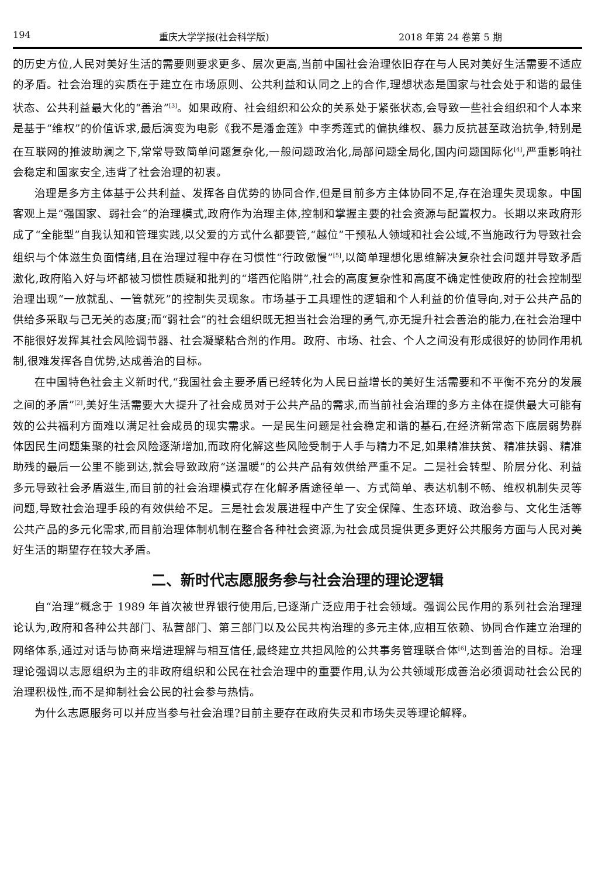194 重庆大学学报(社会科学版) 2018 年第 24 卷第 5 期
的历史方位,人民对美好生活的需要则要求更多、层次更高,当前中国社会治理依旧存在与人民对美好生活需要不适应的矛盾。社会治理的实质在于建立在市场原则、公共利益和认同之上的合作,理想状态是国家与社会处于和谐的最佳状态、公共利益最大化的“善治”<sup>[3]</sup>。如果政府、社会组织和公众的关系处于紧张状态,会导致一些社会组织和个人本来是基于“维权”的价值诉求,最后演变为电影《我不是潘金莲》中李秀莲式的偏执维权、暴力反抗甚至政治抗争,特别是在互联网的推波助澜之下,常常导致简单问题复杂化,一般问题政治化,局部问题全局化,国内问题国际化<sup>[4]</sup>,严重影响社会稳定和国家安全,违背了社会治理的初衷。
治理是多方主体基于公共利益、发挥各自优势的协同合作,但是目前多方主体协同不足,存在治理失灵现象。中国客观上是“强国家、弱社会”的治理模式,政府作为治理主体,控制和掌握主要的社会资源与配置权力。长期以来政府形成了“全能型”自我认知和管理实践,以父爱的方式什么都要管,“越位”干预私人领域和社会公域,不当施政行为导致社会组织与个体滋生负面情绪,且在治理过程中存在习惯性“行政傲慢”<sup>[5]</sup>,以简单理想化思维解决复杂社会问题并导致矛盾激化,政府陷入好与坏都被习惯性质疑和批判的“塔西佗陷阱”,社会的高度复杂性和高度不确定性使政府的社会控制型治理出现“一放就乱、一管就死”的控制失灵现象。市场基于工具理性的逻辑和个人利益的价值导向,对于公共产品的供给多采取与己无关的态度;而“弱社会”的社会组织既无担当社会治理的勇气,亦无提升社会善治的能力,在社会治理中不能很好发挥其社会风险调节器、社会凝聚粘合剂的作用。政府、市场、社会、个人之间没有形成很好的协同作用机制,很难发挥各自优势,达成善治的目标。
在中国特色社会主义新时代,“我国社会主要矛盾已经转化为人民日益增长的美好生活需要和不平衡不充分的发展之间的矛盾”<sup>[2]</sup>,美好生活需要大大提升了社会成员对于公共产品的需求,而当前社会治理的多方主体在提供最大可能有效的公共福利方面难以满足社会成员的现实需求。一是民生问题是社会稳定和谐的基石,在经济新常态下底层弱势群体因民生问题集聚的社会风险逐渐增加,而政府化解这些风险受制于人手与精力不足,如果精准扶贫、精准扶弱、精准助残的最后一公里不能到达,就会导致政府“送温暖”的公共产品有效供给严重不足。二是社会转型、阶层分化、利益多元导致社会矛盾滋生,而目前的社会治理模式存在化解矛盾途径单一、方式简单、表达机制不畅、维权机制失灵等问题,导致社会治理手段的有效供给不足。三是社会发展进程中产生了安全保障、生态环境、政治参与、文化生活等公共产品的多元化需求,而目前治理体制机制在整合各种社会资源,为社会成员提供更多更好公共服务方面与人民对美好生活的期望存在较大矛盾。
二、新时代志愿服务参与社会治理的理论逻辑
自“治理”概念于 1989 年首次被世界银行使用后,已逐渐广泛应用于社会领域。强调公民作用的系列社会治理理论认为,政府和各种公共部门、私营部门、第三部门以及公民共构治理的多元主体,应相互依赖、协同合作建立治理的网络体系,通过对话与协商来增进理解与相互信任,最终建立共担风险的公共事务管理联合体<sup>[6]</sup>,达到善治的目标。治理理论强调以志愿组织为主的非政府组织和公民在社会治理中的重要作用,认为公共领域形成善治必须调动社会公民的治理积极性,而不是抑制社会公民的社会参与热情。
为什么志愿服务可以并应当参与社会治理?目前主要存在政府失灵和市场失灵等理论解释。